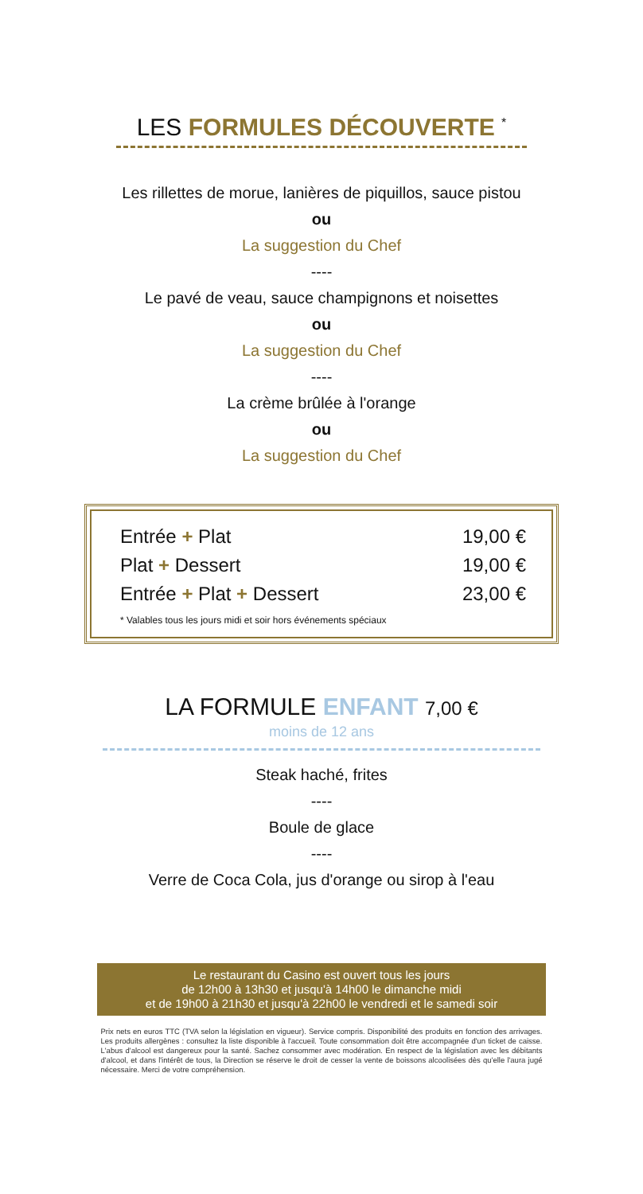LES FORMULES DÉCOUVERTE <sup>*</sup>
Les rillettes de morue, lanières de piquillos, sauce pistou
ou
La suggestion du Chef
----
Le pavé de veau, sauce champignons et noisettes
ou
La suggestion du Chef
----
La crème brûlée à l'orange
ou
La suggestion du Chef
| Entrée + Plat | 19,00 € |
| Plat + Dessert | 19,00 € |
| Entrée + Plat + Dessert | 23,00 € |
* Valables tous les jours midi et soir hors événements spéciaux
LA FORMULE ENFANT 7,00 €
moins de 12 ans
Steak haché, frites
----
Boule de glace
----
Verre de Coca Cola, jus d'orange ou sirop à l'eau
Le restaurant du Casino est ouvert tous les jours
de 12h00 à 13h30 et jusqu'à 14h00 le dimanche midi
et de 19h00 à 21h30 et jusqu'à 22h00 le vendredi et le samedi soir
Prix nets en euros TTC (TVA selon la législation en vigueur). Service compris. Disponibilité des produits en fonction des arrivages. Les produits allergènes : consultez la liste disponible à l'accueil. Toute consommation doit être accompagnée d'un ticket de caisse. L'abus d'alcool est dangereux pour la santé. Sachez consommer avec modération. En respect de la législation avec les débitants d'alcool, et dans l'intérêt de tous, la Direction se réserve le droit de cesser la vente de boissons alcoolisées dès qu'elle l'aura jugé nécessaire. Merci de votre compréhension.